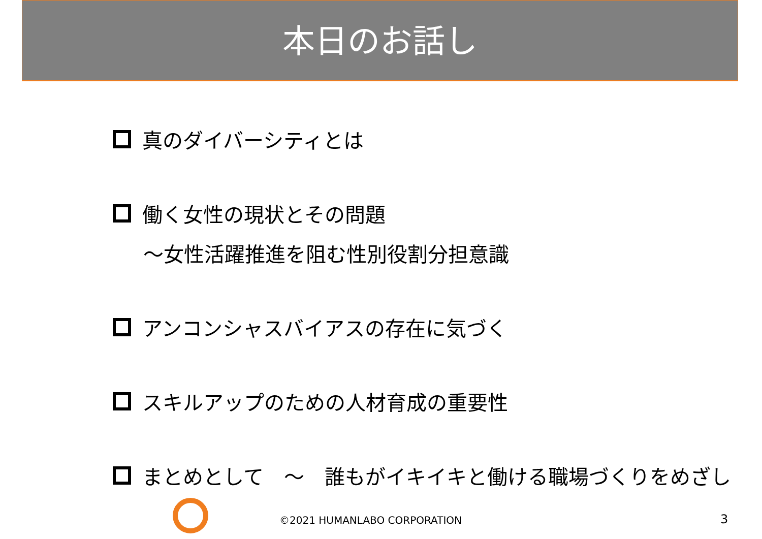本日のお話し
真のダイバーシティとは
働く女性の現状とその問題
～女性活躍推進を阻む性別役割分担意識
アンコンシャスバイアスの存在に気づく
スキルアップのための人材育成の重要性
まとめとして　～　誰もがイキイキと働ける職場づくりをめざし
©2021 HUMANLABO CORPORATION 3